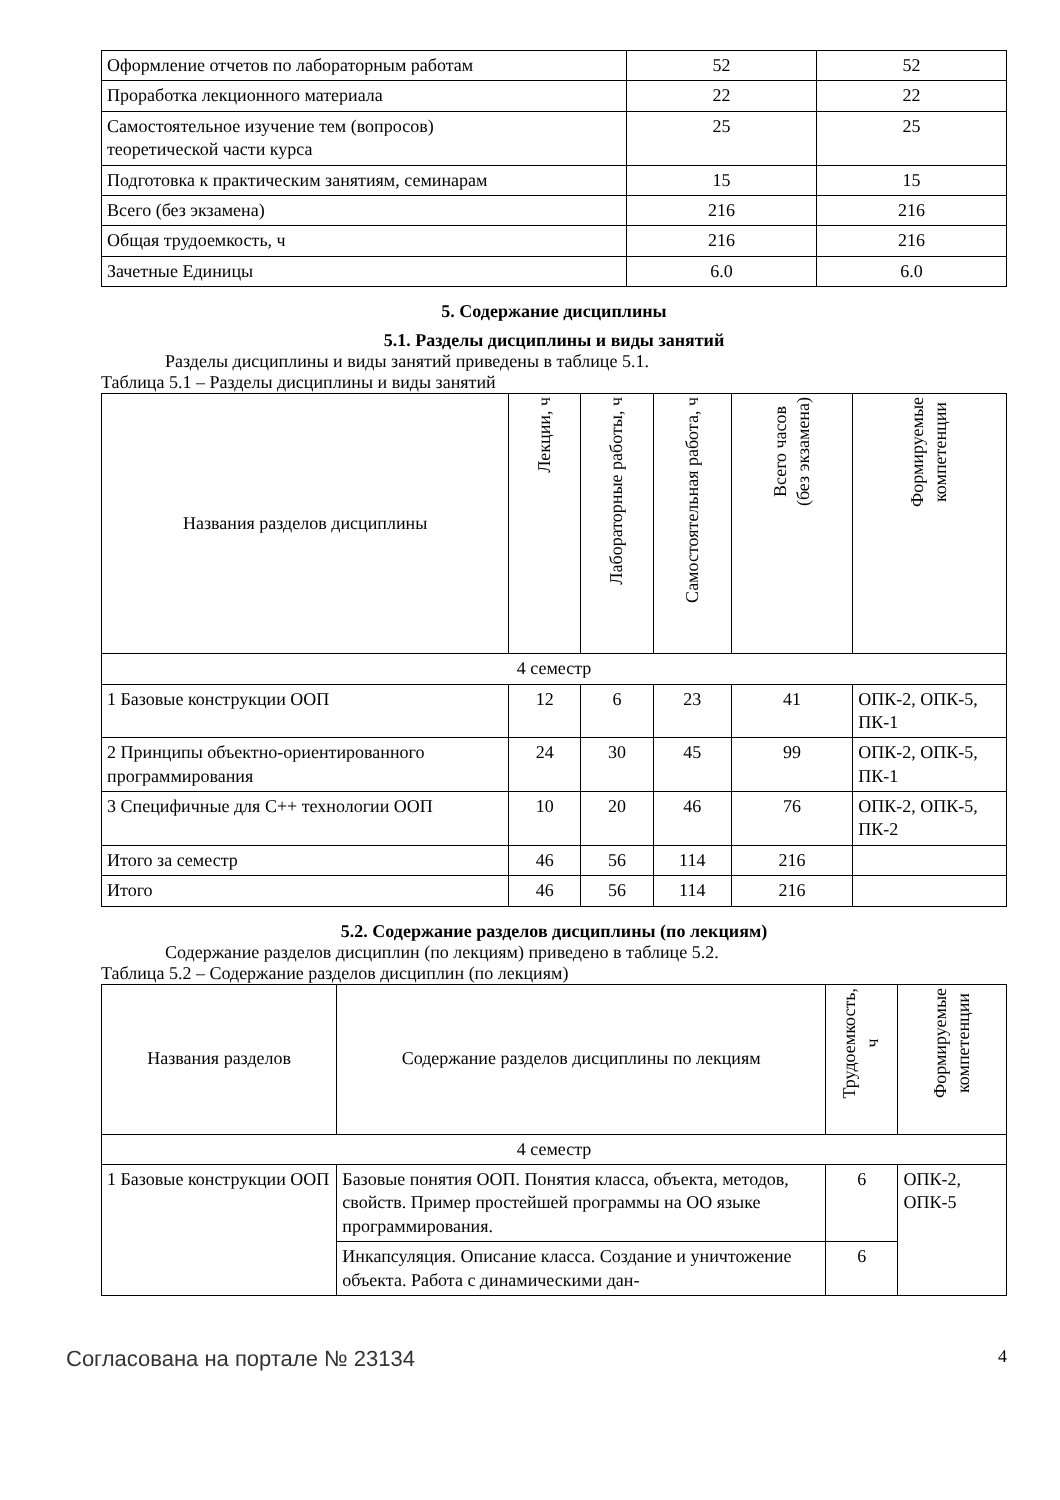| Оформление отчетов по лабораторным работам | 52 | 52 |
| Проработка лекционного материала | 22 | 22 |
| Самостоятельное изучение тем (вопросов) теоретической части курса | 25 | 25 |
| Подготовка к практическим занятиям, семинарам | 15 | 15 |
| Всего (без экзамена) | 216 | 216 |
| Общая трудоемкость, ч | 216 | 216 |
| Зачетные Единицы | 6.0 | 6.0 |
5. Содержание дисциплины
5.1. Разделы дисциплины и виды занятий
Разделы дисциплины и виды занятий приведены в таблице 5.1.
Таблица 5.1 – Разделы дисциплины и виды занятий
| Названия разделов дисциплины | Лекции, ч | Лабораторные работы, ч | Самостоятельная работа, ч | Всего часов (без экзамена) | Формируемые компетенции |
| --- | --- | --- | --- | --- | --- |
| 4 семестр | | | | | |
| 1 Базовые конструкции ООП | 12 | 6 | 23 | 41 | ОПК-2, ОПК-5, ПК-1 |
| 2 Принципы объектно-ориентированного программирования | 24 | 30 | 45 | 99 | ОПК-2, ОПК-5, ПК-1 |
| 3 Специфичные для C++ технологии ООП | 10 | 20 | 46 | 76 | ОПК-2, ОПК-5, ПК-2 |
| Итого за семестр | 46 | 56 | 114 | 216 | |
| Итого | 46 | 56 | 114 | 216 | |
5.2. Содержание разделов дисциплины (по лекциям)
Содержание разделов дисциплин (по лекциям) приведено в таблице 5.2.
Таблица 5.2 – Содержание разделов дисциплин (по лекциям)
| Названия разделов | Содержание разделов дисциплины по лекциям | Трудоемкость, ч | Формируемые компетенции |
| --- | --- | --- | --- |
| 4 семестр | | | |
| 1 Базовые конструкции ООП | Базовые понятия ООП. Понятия класса, объекта, методов, свойств. Пример простейшей программы на ОО языке программирования. | 6 | ОПК-2, ОПК-5 |
| | Инкапсуляция. Описание класса. Создание и уничтожение объекта. Работа с динамическими дан- | 6 | |
Согласована на портале № 23134 4